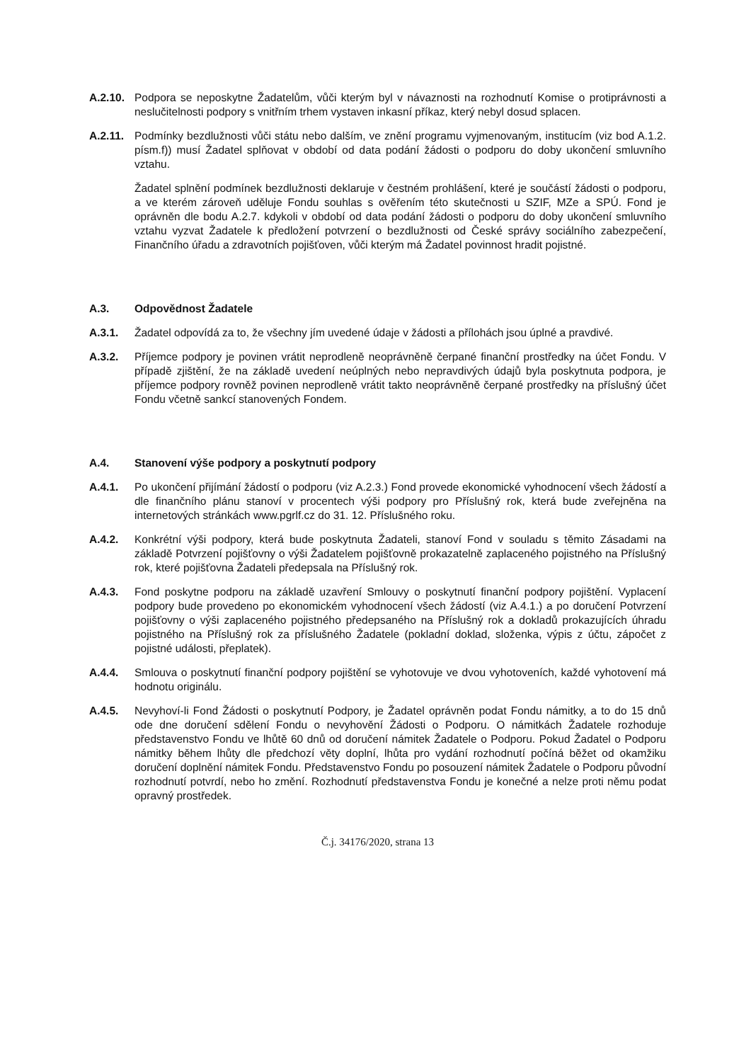A.2.10.
Podpora se neposkytne Žadatelům, vůči kterým byl v návaznosti na rozhodnutí Komise o protiprávnosti a neslučitelnosti podpory s vnitřním trhem vystaven inkasní příkaz, který nebyl dosud splacen.
A.2.11.
Podmínky bezdlužnosti vůči státu nebo dalším, ve znění programu vyjmenovaným, institucím (viz bod A.1.2. písm.f)) musí Žadatel splňovat v období od data podání žádosti o podporu do doby ukončení smluvního vztahu.
Žadatel splnění podmínek bezdlužnosti deklaruje v čestném prohlášení, které je součástí žádosti o podporu, a ve kterém zároveň uděluje Fondu souhlas s ověřením této skutečnosti u SZIF, MZe a SPÚ. Fond je oprávněn dle bodu A.2.7. kdykoli v období od data podání žádosti o podporu do doby ukončení smluvního vztahu vyzvat Žadatele k předložení potvrzení o bezdlužnosti od České správy sociálního zabezpečení, Finančního úřadu a zdravotních pojišťoven, vůči kterým má Žadatel povinnost hradit pojistné.
A.3. Odpovědnost Žadatele
A.3.1. Žadatel odpovídá za to, že všechny jím uvedené údaje v žádosti a přílohách jsou úplné a pravdivé.
A.3.2. Příjemce podpory je povinen vrátit neprodleně neoprávněně čerpané finanční prostředky na účet Fondu. V případě zjištění, že na základě uvedení neúplných nebo nepravdivých údajů byla poskytnuta podpora, je příjemce podpory rovněž povinen neprodleně vrátit takto neoprávněně čerpané prostředky na příslušný účet Fondu včetně sankcí stanovených Fondem.
A.4. Stanovení výše podpory a poskytnutí podpory
A.4.1. Po ukončení přijímání žádostí o podporu (viz A.2.3.) Fond provede ekonomické vyhodnocení všech žádostí a dle finančního plánu stanoví v procentech výši podpory pro Příslušný rok, která bude zveřejněna na internetových stránkách www.pgrlf.cz do 31. 12. Příslušného roku.
A.4.2. Konkrétní výši podpory, která bude poskytnuta Žadateli, stanoví Fond v souladu s těmito Zásadami na základě Potvrzení pojišťovny o výši Žadatelem pojišťovně prokazatelně zaplaceného pojistného na Příslušný rok, které pojišťovna Žadateli předepsala na Příslušný rok.
A.4.3. Fond poskytne podporu na základě uzavření Smlouvy o poskytnutí finanční podpory pojištění. Vyplacení podpory bude provedeno po ekonomickém vyhodnocení všech žádostí (viz A.4.1.) a po doručení Potvrzení pojišťovny o výši zaplaceného pojistného předepsaného na Příslušný rok a dokladů prokazujících úhradu pojistného na Příslušný rok za příslušného Žadatele (pokladní doklad, složenka, výpis z účtu, zápočet z pojistné události, přeplatek).
A.4.4. Smlouva o poskytnutí finanční podpory pojištění se vyhotovuje ve dvou vyhotoveních, každé vyhotovení má hodnotu originálu.
A.4.5. Nevyhoví-li Fond Žádosti o poskytnutí Podpory, je Žadatel oprávněn podat Fondu námitky, a to do 15 dnů ode dne doručení sdělení Fondu o nevyhovění Žádosti o Podporu. O námitkách Žadatele rozhoduje představenstvo Fondu ve lhůtě 60 dnů od doručení námitek Žadatele o Podporu. Pokud Žadatel o Podporu námitky během lhůty dle předchozí věty doplní, lhůta pro vydání rozhodnutí počíná běžet od okamžiku doručení doplnění námitek Fondu. Představenstvo Fondu po posouzení námitek Žadatele o Podporu původní rozhodnutí potvrdí, nebo ho změní. Rozhodnutí představenstva Fondu je konečné a nelze proti němu podat opravný prostředek.
Č.j. 34176/2020, strana 13